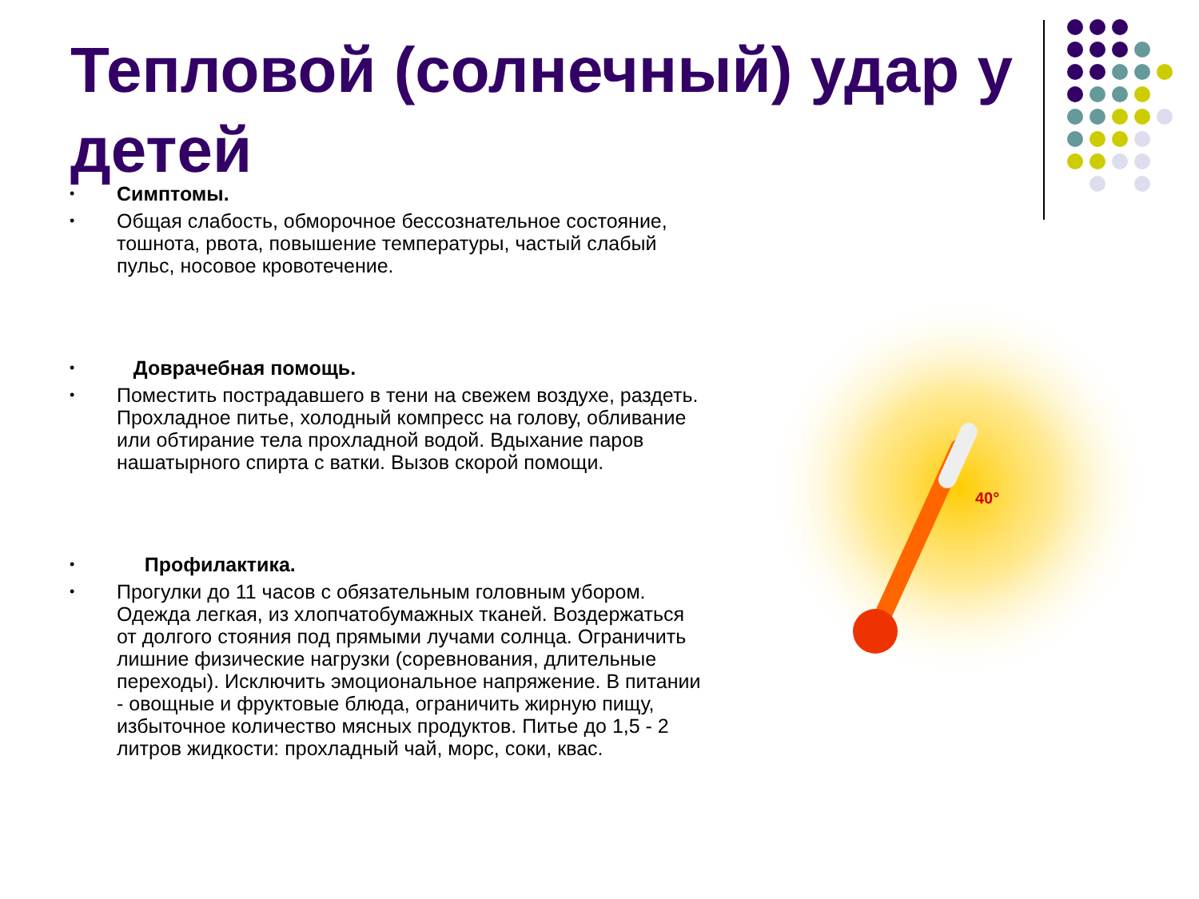Тепловой (солнечный) удар у детей
• Симптомы.
• Общая слабость, обморочное бессознательное состояние, тошнота, рвота, повышение температуры, частый слабый пульс, носовое кровотечение.
• Доврачебная помощь.
• Поместить пострадавшего в тени на свежем воздухе, раздеть. Прохладное питье, холодный компресс на голову, обливание или обтирание тела прохладной водой. Вдыхание паров нашатырного спирта с ватки. Вызов скорой помощи.
• Профилактика.
• Прогулки до 11 часов с обязательным головным убором. Одежда легкая, из хлопчатобумажных тканей. Воздержаться от долгого стояния под прямыми лучами солнца. Ограничить лишние физические нагрузки (соревнования, длительные переходы). Исключить эмоциональное напряжение. В питании - овощные и фруктовые блюда, ограничить жирную пищу, избыточное количество мясных продуктов. Питье до 1,5 - 2 литров жидкости: прохладный чай, морс, соки, квас.
40°